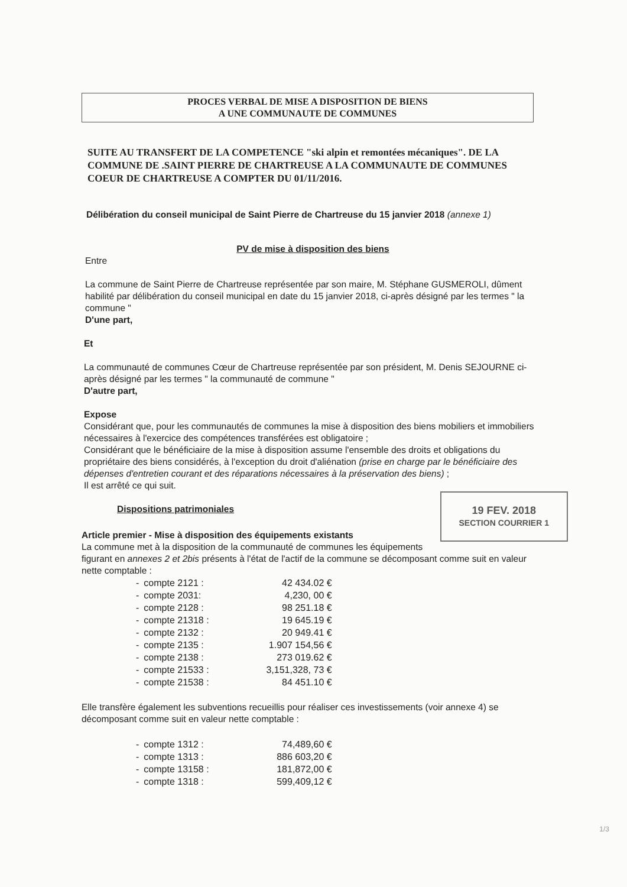PROCES VERBAL DE MISE A DISPOSITION DE BIENS
A UNE COMMUNAUTE DE COMMUNES
SUITE AU TRANSFERT DE LA COMPETENCE "ski alpin et remontées mécaniques". DE LA COMMUNE DE .SAINT PIERRE DE CHARTREUSE A LA COMMUNAUTE DE COMMUNES COEUR DE CHARTREUSE A COMPTER DU 01/11/2016.
Délibération du conseil municipal de Saint Pierre de Chartreuse du 15 janvier 2018 (annexe 1)
PV de mise à disposition des biens
Entre
La commune de Saint Pierre de Chartreuse représentée par son maire, M. Stéphane GUSMEROLI, dûment habilité par délibération du conseil municipal en date du 15 janvier 2018, ci-après désigné par les termes " la commune "
D'une part,
Et
La communauté de communes Cœur de Chartreuse représentée par son président, M. Denis SEJOURNE ci-après désigné par les termes " la communauté de commune "
D'autre part,
Expose
Considérant que, pour les communautés de communes la mise à disposition des biens mobiliers et immobiliers nécessaires à l'exercice des compétences transférées est obligatoire ;
Considérant que le bénéficiaire de la mise à disposition assume l'ensemble des droits et obligations du propriétaire des biens considérés, à l'exception du droit d'aliénation (prise en charge par le bénéficiaire des dépenses d'entretien courant et des réparations nécessaires à la préservation des biens) ;
Il est arrêté ce qui suit.
19 FEV. 2018
SECTION COURRIER 1
Dispositions patrimoniales
Article premier - Mise à disposition des équipements existants
La commune met à la disposition de la communauté de communes les équipements figurant en annexes 2 et 2bis présents à l'état de l'actif de la commune se décomposant comme suit en valeur nette comptable :
| - | compte 2121 : | 42 434.02 € |
| - | compte 2031: | 4,230, 00 € |
| - | compte 2128 : | 98 251.18 € |
| - | compte 21318 : | 19 645.19 € |
| - | compte 2132 : | 20 949.41 € |
| - | compte 2135 : | 1.907 154,56 € |
| - | compte 2138 : | 273 019.62 € |
| - | compte 21533 : | 3,151,328, 73 € |
| - | compte 21538 : | 84 451.10 € |
Elle transfère également les subventions recueillis pour réaliser ces investissements (voir annexe 4) se décomposant comme suit en valeur nette comptable :
| - | compte 1312 : | 74,489,60 € |
| - | compte 1313 : | 886 603,20 € |
| - | compte 13158 : | 181,872,00 € |
| - | compte 1318 : | 599,409,12 € |
1/3